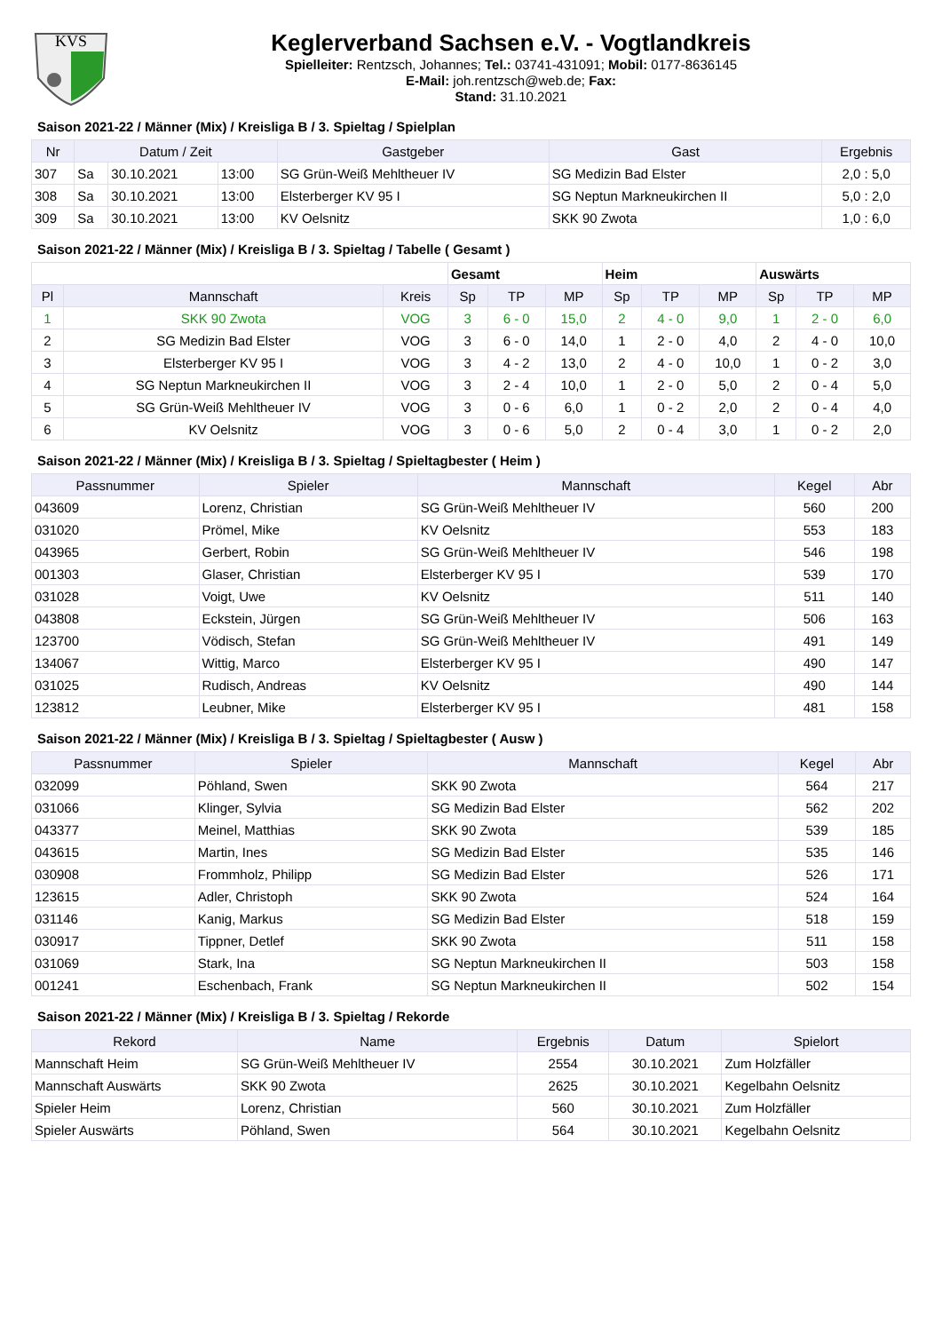KVS
Keglerverband Sachsen e.V. - Vogtlandkreis
Spielleiter: Rentzsch, Johannes; Tel.: 03741-431091; Mobil: 0177-8636145
E-Mail: joh.rentzsch@web.de; Fax:
Stand: 31.10.2021
Saison 2021-22 / Männer (Mix) / Kreisliga B / 3. Spieltag / Spielplan
| Nr | Datum / Zeit | | | Gastgeber | Gast | Ergebnis |
| --- | --- | --- | --- | --- | --- | --- |
| 307 | Sa | 30.10.2021 | 13:00 | SG Grün-Weiß Mehltheuer IV | SG Medizin Bad Elster | 2,0 : 5,0 |
| 308 | Sa | 30.10.2021 | 13:00 | Elsterberger KV 95 I | SG Neptun Markneukirchen II | 5,0 : 2,0 |
| 309 | Sa | 30.10.2021 | 13:00 | KV Oelsnitz | SKK 90 Zwota | 1,0 : 6,0 |
Saison 2021-22 / Männer (Mix) / Kreisliga B / 3. Spieltag / Tabelle ( Gesamt )
| | | | Gesamt | | | Heim | | | Auswärts | | |
| Pl | Mannschaft | Kreis | Sp | TP | MP | Sp | TP | MP | Sp | TP | MP |
| 1 | SKK 90 Zwota | VOG | 3 | 6 - 0 | 15,0 | 2 | 4 - 0 | 9,0 | 1 | 2 - 0 | 6,0 |
| 2 | SG Medizin Bad Elster | VOG | 3 | 6 - 0 | 14,0 | 1 | 2 - 0 | 4,0 | 2 | 4 - 0 | 10,0 |
| 3 | Elsterberger KV 95 I | VOG | 3 | 4 - 2 | 13,0 | 2 | 4 - 0 | 10,0 | 1 | 0 - 2 | 3,0 |
| 4 | SG Neptun Markneukirchen II | VOG | 3 | 2 - 4 | 10,0 | 1 | 2 - 0 | 5,0 | 2 | 0 - 4 | 5,0 |
| 5 | SG Grün-Weiß Mehltheuer IV | VOG | 3 | 0 - 6 | 6,0 | 1 | 0 - 2 | 2,0 | 2 | 0 - 4 | 4,0 |
| 6 | KV Oelsnitz | VOG | 3 | 0 - 6 | 5,0 | 2 | 0 - 4 | 3,0 | 1 | 0 - 2 | 2,0 |
Saison 2021-22 / Männer (Mix) / Kreisliga B / 3. Spieltag / Spieltagbester ( Heim )
| Passnummer | Spieler | Mannschaft | Kegel | Abr |
| --- | --- | --- | --- | --- |
| 043609 | Lorenz, Christian | SG Grün-Weiß Mehltheuer IV | 560 | 200 |
| 031020 | Prömel, Mike | KV Oelsnitz | 553 | 183 |
| 043965 | Gerbert, Robin | SG Grün-Weiß Mehltheuer IV | 546 | 198 |
| 001303 | Glaser, Christian | Elsterberger KV 95 I | 539 | 170 |
| 031028 | Voigt, Uwe | KV Oelsnitz | 511 | 140 |
| 043808 | Eckstein, Jürgen | SG Grün-Weiß Mehltheuer IV | 506 | 163 |
| 123700 | Vödisch, Stefan | SG Grün-Weiß Mehltheuer IV | 491 | 149 |
| 134067 | Wittig, Marco | Elsterberger KV 95 I | 490 | 147 |
| 031025 | Rudisch, Andreas | KV Oelsnitz | 490 | 144 |
| 123812 | Leubner, Mike | Elsterberger KV 95 I | 481 | 158 |
Saison 2021-22 / Männer (Mix) / Kreisliga B / 3. Spieltag / Spieltagbester ( Ausw )
| Passnummer | Spieler | Mannschaft | Kegel | Abr |
| --- | --- | --- | --- | --- |
| 032099 | Pöhland, Swen | SKK 90 Zwota | 564 | 217 |
| 031066 | Klinger, Sylvia | SG Medizin Bad Elster | 562 | 202 |
| 043377 | Meinel, Matthias | SKK 90 Zwota | 539 | 185 |
| 043615 | Martin, Ines | SG Medizin Bad Elster | 535 | 146 |
| 030908 | Frommholz, Philipp | SG Medizin Bad Elster | 526 | 171 |
| 123615 | Adler, Christoph | SKK 90 Zwota | 524 | 164 |
| 031146 | Kanig, Markus | SG Medizin Bad Elster | 518 | 159 |
| 030917 | Tippner, Detlef | SKK 90 Zwota | 511 | 158 |
| 031069 | Stark, Ina | SG Neptun Markneukirchen II | 503 | 158 |
| 001241 | Eschenbach, Frank | SG Neptun Markneukirchen II | 502 | 154 |
Saison 2021-22 / Männer (Mix) / Kreisliga B / 3. Spieltag / Rekorde
| Rekord | Name | Ergebnis | Datum | Spielort |
| --- | --- | --- | --- | --- |
| Mannschaft Heim | SG Grün-Weiß Mehltheuer IV | 2554 | 30.10.2021 | Zum Holzfäller |
| Mannschaft Auswärts | SKK 90 Zwota | 2625 | 30.10.2021 | Kegelbahn Oelsnitz |
| Spieler Heim | Lorenz, Christian | 560 | 30.10.2021 | Zum Holzfäller |
| Spieler Auswärts | Pöhland, Swen | 564 | 30.10.2021 | Kegelbahn Oelsnitz |